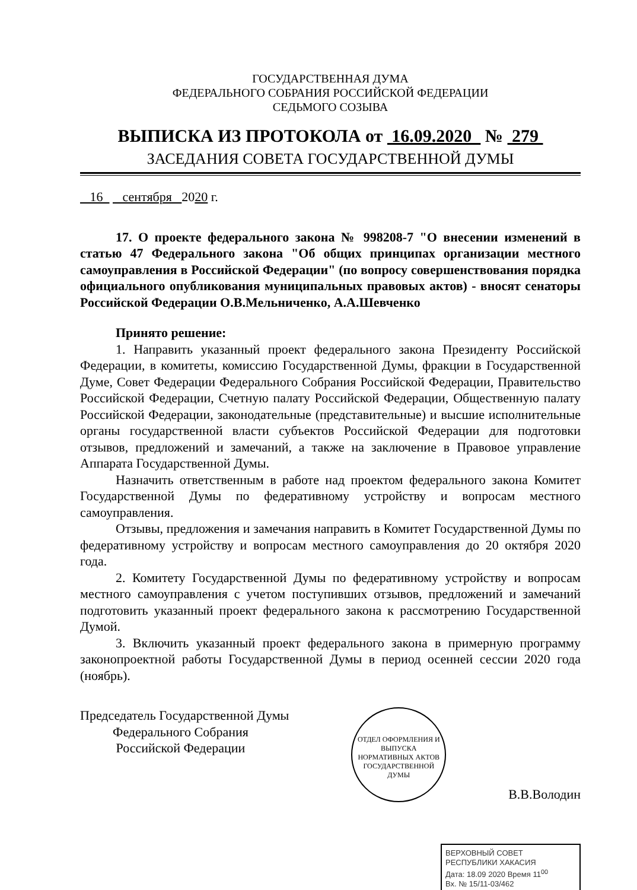ГОСУДАРСТВЕННАЯ ДУМА
ФЕДЕРАЛЬНОГО СОБРАНИЯ РОССИЙСКОЙ ФЕДЕРАЦИИ
СЕДЬМОГО СОЗЫВА
ВЫПИСКА ИЗ ПРОТОКОЛА от 16.09.2020 № 279
ЗАСЕДАНИЯ СОВЕТА ГОСУДАРСТВЕННОЙ ДУМЫ
16 сентября 2020 г.
17. О проекте федерального закона № 998208-7 "О внесении изменений в статью 47 Федерального закона "Об общих принципах организации местного самоуправления в Российской Федерации" (по вопросу совершенствования порядка официального опубликования муниципальных правовых актов) - вносят сенаторы Российской Федерации О.В.Мельниченко, А.А.Шевченко
Принято решение:
1. Направить указанный проект федерального закона Президенту Российской Федерации, в комитеты, комиссию Государственной Думы, фракции в Государственной Думе, Совет Федерации Федерального Собрания Российской Федерации, Правительство Российской Федерации, Счетную палату Российской Федерации, Общественную палату Российской Федерации, законодательные (представительные) и высшие исполнительные органы государственной власти субъектов Российской Федерации для подготовки отзывов, предложений и замечаний, а также на заключение в Правовое управление Аппарата Государственной Думы.
Назначить ответственным в работе над проектом федерального закона Комитет Государственной Думы по федеративному устройству и вопросам местного самоуправления.
Отзывы, предложения и замечания направить в Комитет Государственной Думы по федеративному устройству и вопросам местного самоуправления до 20 октября 2020 года.
2. Комитету Государственной Думы по федеративному устройству и вопросам местного самоуправления с учетом поступивших отзывов, предложений и замечаний подготовить указанный проект федерального закона к рассмотрению Государственной Думой.
3. Включить указанный проект федерального закона в примерную программу законопроектной работы Государственной Думы в период осенней сессии 2020 года (ноябрь).
Председатель Государственной Думы
Федерального Собрания
Российской Федерации
ОТДЕЛ ОФОРМЛЕНИЯ И ВЫПУСКА НОРМАТИВНЫХ АКТОВ ГОСУДАРСТВЕННОЙ ДУМЫ
В.В.Володин
ВЕРХОВНЫЙ СОВЕТ РЕСПУБЛИКИ ХАКАСИЯ
Дата: 18.09 2020 Время 11<sup>00</sup>
Вх. № 15/11-03/462